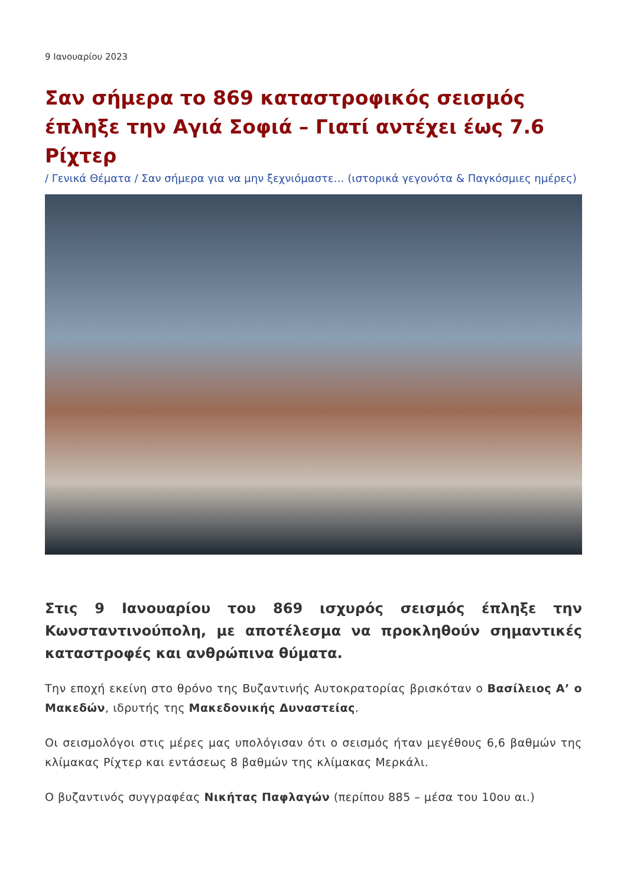9 Ιανουαρίου 2023
Σαν σήμερα το 869 καταστροφικός σεισμός έπληξε την Αγιά Σοφιά – Γιατί αντέχει έως 7.6 Ρίχτερ
/ Γενικά Θέματα / Σαν σήμερα για να μην ξεχνιόμαστε… (ιστορικά γεγονότα & Παγκόσμιες ημέρες)
Στις 9 Ιανουαρίου του 869 ισχυρός σεισμός έπληξε την Κωνσταντινούπολη, με αποτέλεσμα να προκληθούν σημαντικές καταστροφές και ανθρώπινα θύματα.
Την εποχή εκείνη στο θρόνο της Βυζαντινής Αυτοκρατορίας βρισκόταν ο Βασίλειος Α’ ο Μακεδών, ιδρυτής της Μακεδονικής Δυναστείας.
Οι σεισμολόγοι στις μέρες μας υπολόγισαν ότι ο σεισμός ήταν μεγέθους 6,6 βαθμών της κλίμακας Ρίχτερ και εντάσεως 8 βαθμών της κλίμακας Μερκάλι.
Ο βυζαντινός συγγραφέας Νικήτας Παφλαγών (περίπου 885 – μέσα του 10ου αι.)